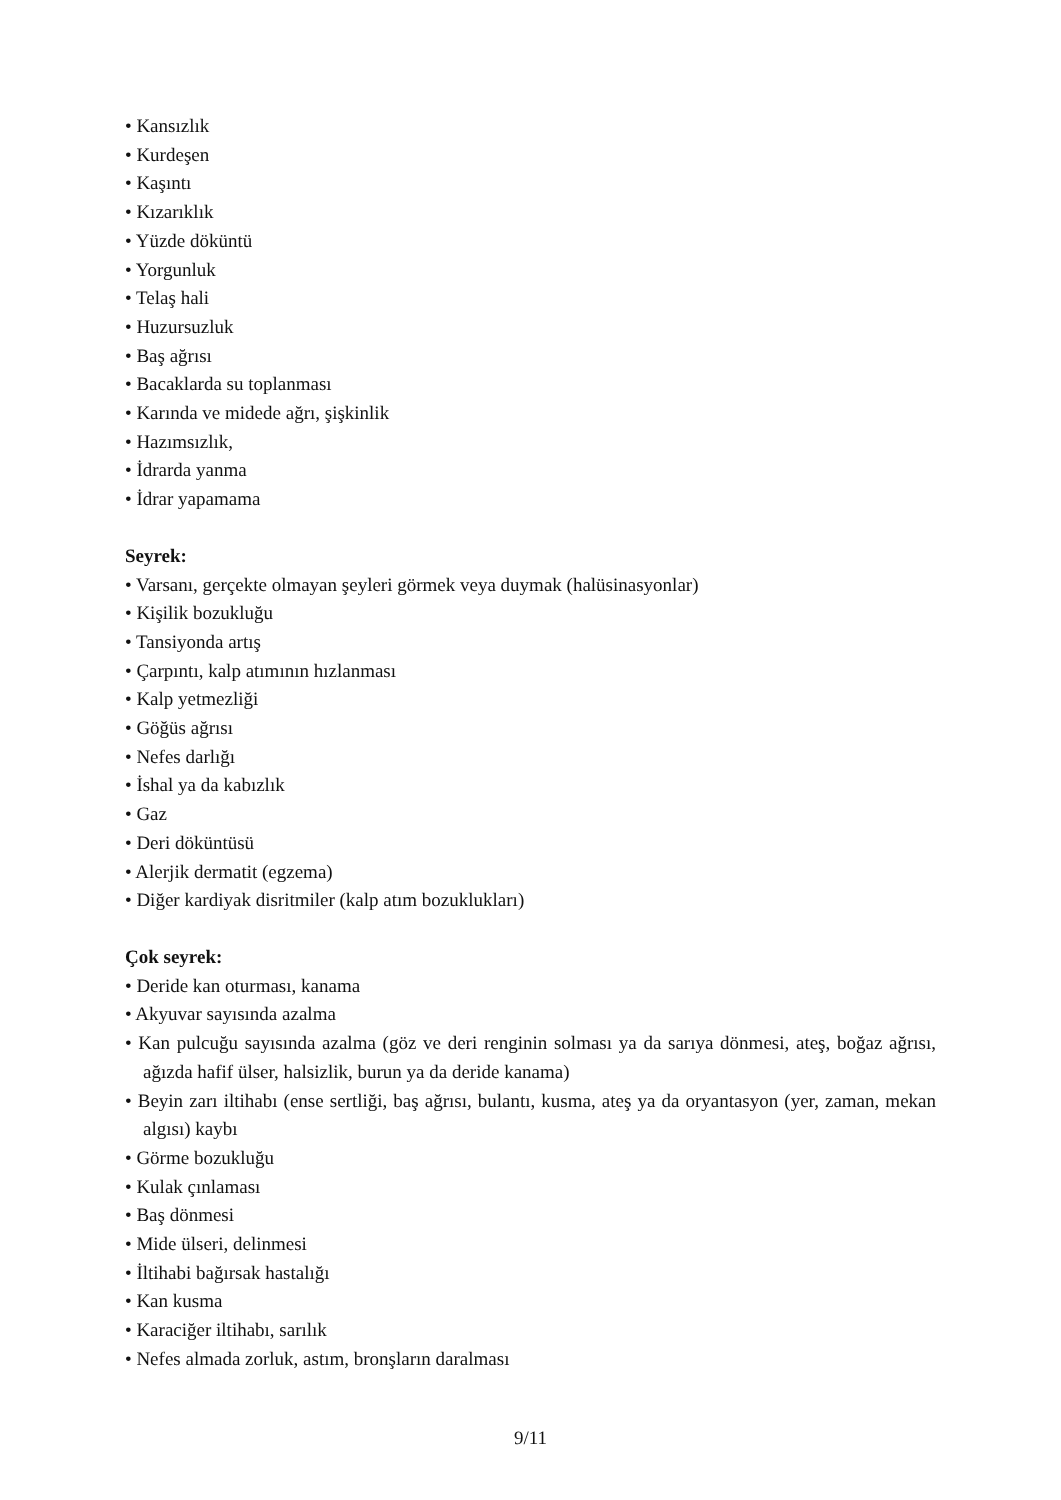• Kansızlık
• Kurdeşen
• Kaşıntı
• Kızarıklık
• Yüzde döküntü
• Yorgunluk
• Telaş hali
• Huzursuzluk
• Baş ağrısı
• Bacaklarda su toplanması
• Karında ve midede ağrı, şişkinlik
• Hazımsızlık,
• İdrarda yanma
• İdrar yapamama
Seyrek:
• Varsanı, gerçekte olmayan şeyleri görmek veya duymak (halüsinasyonlar)
• Kişilik bozukluğu
• Tansiyonda artış
• Çarpıntı, kalp atımının hızlanması
• Kalp yetmezliği
• Göğüs ağrısı
• Nefes darlığı
• İshal ya da kabızlık
• Gaz
• Deri döküntüsü
• Alerjik dermatit (egzema)
• Diğer kardiyak disritmiler (kalp atım bozuklukları)
Çok seyrek:
• Deride kan oturması, kanama
• Akyuvar sayısında azalma
• Kan pulcuğu sayısında azalma (göz ve deri renginin solması ya da sarıya dönmesi, ateş, boğaz ağrısı, ağızda hafif ülser, halsizlik, burun ya da deride kanama)
• Beyin zarı iltihabı (ense sertliği, baş ağrısı, bulantı, kusma, ateş ya da oryantasyon (yer, zaman, mekan algısı) kaybı
• Görme bozukluğu
• Kulak çınlaması
• Baş dönmesi
• Mide ülseri, delinmesi
• İltihabi bağırsak hastalığı
• Kan kusma
• Karaciğer iltihabı, sarılık
• Nefes almada zorluk, astım, bronşların daralması
9/11